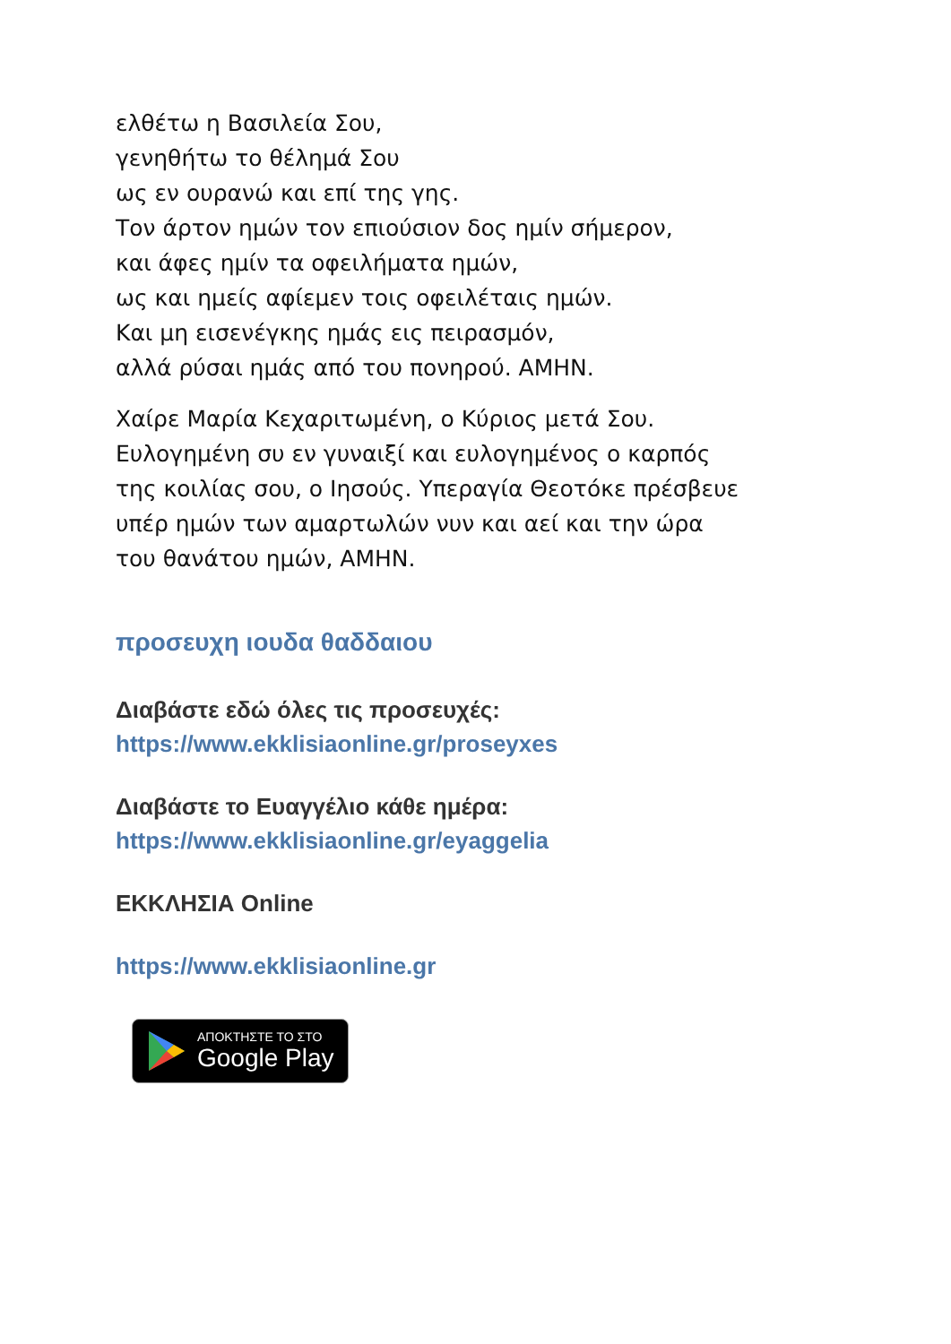ελθέτω η Βασιλεία Σου,
γενηθήτω το θέλημά Σου
ως εν ουρανώ και επί της γης.
Τον άρτον ημών τον επιούσιον δος ημίν σήμερον,
και άφες ημίν τα οφειλήματα ημών,
ως και ημείς αφίεμεν τοις οφειλέταις ημών.
Και μη εισενέγκης ημάς εις πειρασμόν,
αλλά ρύσαι ημάς από του πονηρού. ΑΜΗΝ.
Χαίρε Μαρία Κεχαριτωμένη, ο Κύριος μετά Σου.
Ευλογημένη συ εν γυναιξί και ευλογημένος ο καρπός
της κοιλίας σου, ο Ιησούς. Υπεραγία Θεοτόκε πρέσβευε
υπέρ ημών των αμαρτωλών νυν και αεί και την ώρα
του θανάτου ημών, ΑΜΗΝ.
προσευχη ιουδα θαδδαιου
Διαβάστε εδώ όλες τις προσευχές:
https://www.ekklisiaonline.gr/proseyxes
Διαβάστε το Ευαγγέλιο κάθε ημέρα:
https://www.ekklisiaonline.gr/eyaggelia
ΕΚΚΛΗΣΙΑ Online
https://www.ekklisiaonline.gr
ΑΠΟΚΤΗΣΤΕ ΤΟ ΣΤΟ
Google Play